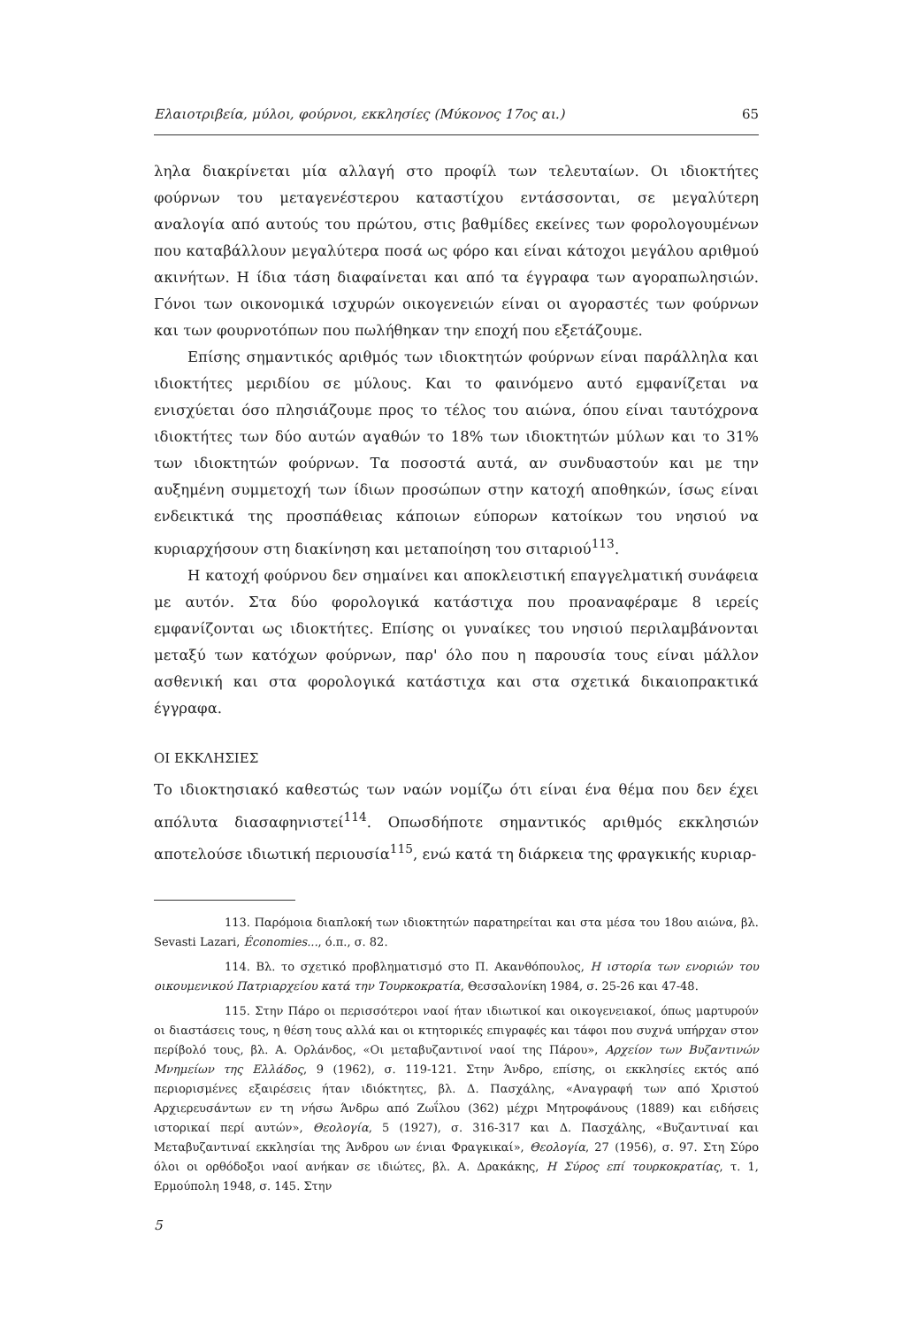Ελαιοτριβεία, μύλοι, φούρνοι, εκκλησίες (Μύκονος 17ος αι.) 65
ληλα διακρίνεται μία αλλαγή στο προφίλ των τελευταίων. Οι ιδιοκτήτες φούρνων του μεταγενέστερου καταστίχου εντάσσονται, σε μεγαλύτερη αναλογία από αυτούς του πρώτου, στις βαθμίδες εκείνες των φορολογουμένων που καταβάλλουν μεγαλύτερα ποσά ως φόρο και είναι κάτοχοι μεγάλου αριθμού ακινήτων. Η ίδια τάση διαφαίνεται και από τα έγγραφα των αγοραπωλησιών. Γόνοι των οικονομικά ισχυρών οικογενειών είναι οι αγοραστές των φούρνων και των φουρνοτόπων που πωλήθηκαν την εποχή που εξετάζουμε.
Επίσης σημαντικός αριθμός των ιδιοκτητών φούρνων είναι παράλληλα και ιδιοκτήτες μεριδίου σε μύλους. Και το φαινόμενο αυτό εμφανίζεται να ενισχύεται όσο πλησιάζουμε προς το τέλος του αιώνα, όπου είναι ταυτόχρονα ιδιοκτήτες των δύο αυτών αγαθών το 18% των ιδιοκτητών μύλων και το 31% των ιδιοκτητών φούρνων. Τα ποσοστά αυτά, αν συνδυαστούν και με την αυξημένη συμμετοχή των ίδιων προσώπων στην κατοχή αποθηκών, ίσως είναι ενδεικτικά της προσπάθειας κάποιων εύπορων κατοίκων του νησιού να κυριαρχήσουν στη διακίνηση και μεταποίηση του σιταριού<sup>113</sup>.
Η κατοχή φούρνου δεν σημαίνει και αποκλειστική επαγγελματική συνάφεια με αυτόν. Στα δύο φορολογικά κατάστιχα που προαναφέραμε 8 ιερείς εμφανίζονται ως ιδιοκτήτες. Επίσης οι γυναίκες του νησιού περιλαμβάνονται μεταξύ των κατόχων φούρνων, παρ' όλο που η παρουσία τους είναι μάλλον ασθενική και στα φορολογικά κατάστιχα και στα σχετικά δικαιοπρακτικά έγγραφα.
ΟΙ ΕΚΚΛΗΣΙΕΣ
Το ιδιοκτησιακό καθεστώς των ναών νομίζω ότι είναι ένα θέμα που δεν έχει απόλυτα διασαφηνιστεί<sup>114</sup>. Οπωσδήποτε σημαντικός αριθμός εκκλησιών αποτελούσε ιδιωτική περιουσία<sup>115</sup>, ενώ κατά τη διάρκεια της φραγκικής κυριαρ-
113. Παρόμοια διαπλοκή των ιδιοκτητών παρατηρείται και στα μέσα του 18ου αιώνα, βλ. Sevasti Lazari, Économies..., ό.π., σ. 82.
114. Βλ. το σχετικό προβληματισμό στο Π. Ακανθόπουλος, Η ιστορία των ενοριών του οικουμενικού Πατριαρχείου κατά την Τουρκοκρατία, Θεσσαλονίκη 1984, σ. 25-26 και 47-48.
115. Στην Πάρο οι περισσότεροι ναοί ήταν ιδιωτικοί και οικογενειακοί, όπως μαρτυρούν οι διαστάσεις τους, η θέση τους αλλά και οι κτητορικές επιγραφές και τάφοι που συχνά υπήρχαν στον περίβολό τους, βλ. Α. Ορλάνδος, «Οι μεταβυζαντινοί ναοί της Πάρου», Αρχείον των Βυζαντινών Μνημείων της Ελλάδος, 9 (1962), σ. 119-121. Στην Άνδρο, επίσης, οι εκκλησίες εκτός από περιορισμένες εξαιρέσεις ήταν ιδιόκτητες, βλ. Δ. Πασχάλης, «Αναγραφή των από Χριστού Αρχιερευσάντων εν τη νήσω Άνδρω από Ζωΐλου (362) μέχρι Μητροφάνους (1889) και ειδήσεις ιστορικαί περί αυτών», Θεολογία, 5 (1927), σ. 316-317 και Δ. Πασχάλης, «Βυζαντιναί και Μεταβυζαντιναί εκκλησίαι της Άνδρου ων ένιαι Φραγκικαί», Θεολογία, 27 (1956), σ. 97. Στη Σύρο όλοι οι ορθόδοξοι ναοί ανήκαν σε ιδιώτες, βλ. Α. Δρακάκης, Η Σύρος επί τουρκοκρατίας, τ. 1, Ερμούπολη 1948, σ. 145. Στην
5